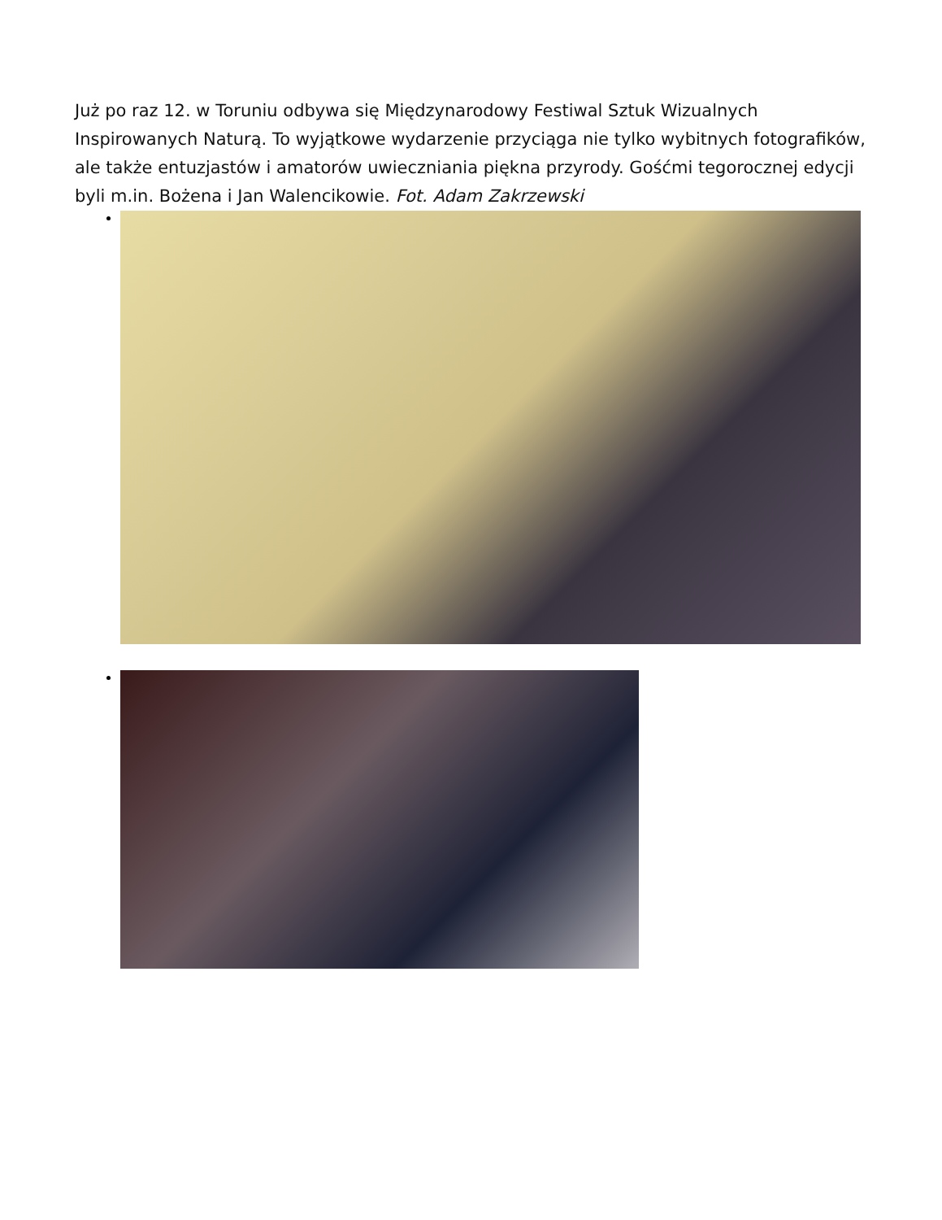Już po raz 12. w Toruniu odbywa się Międzynarodowy Festiwal Sztuk Wizualnych Inspirowanych Naturą. To wyjątkowe wydarzenie przyciąga nie tylko wybitnych fotografików, ale także entuzjastów i amatorów uwieczniania piękna przyrody. Gośćmi tegorocznej edycji byli m.in. Bożena i Jan Walencikowie. Fot. Adam Zakrzewski